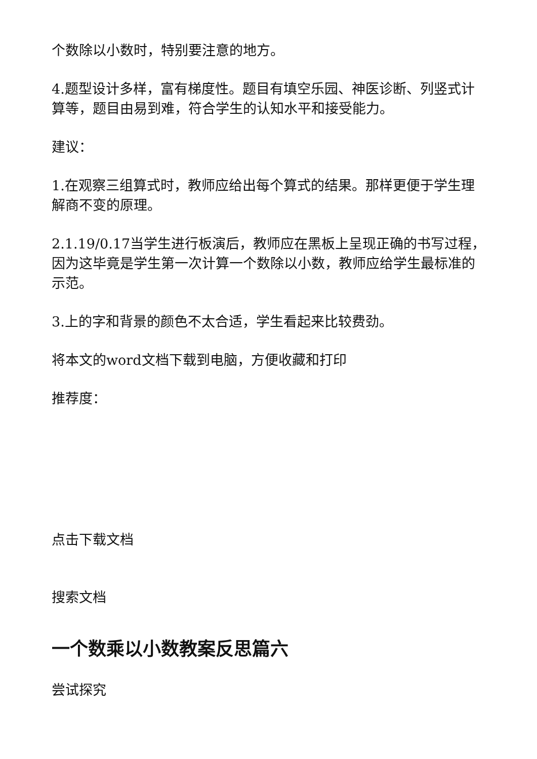个数除以小数时，特别要注意的地方。
4.题型设计多样，富有梯度性。题目有填空乐园、神医诊断、列竖式计算等，题目由易到难，符合学生的认知水平和接受能力。
建议：
1.在观察三组算式时，教师应给出每个算式的结果。那样更便于学生理解商不变的原理。
2.1.19/0.17当学生进行板演后，教师应在黑板上呈现正确的书写过程，因为这毕竟是学生第一次计算一个数除以小数，教师应给学生最标准的示范。
3.上的字和背景的颜色不太合适，学生看起来比较费劲。
将本文的word文档下载到电脑，方便收藏和打印
推荐度：
点击下载文档
搜索文档
一个数乘以小数教案反思篇六
尝试探究